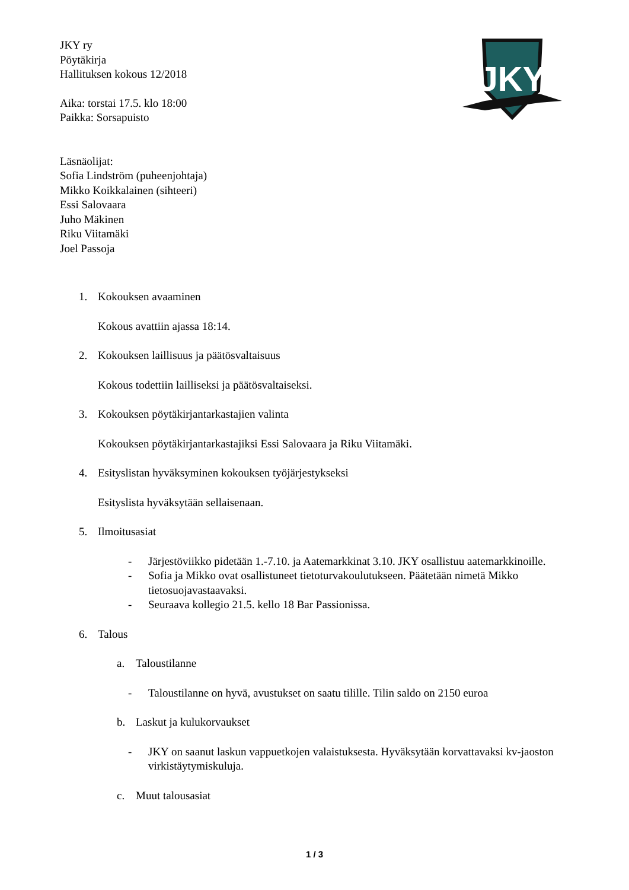JKY
JKY ry
Pöytäkirja
Hallituksen kokous 12/2018
Aika: torstai 17.5. klo 18:00
Paikka: Sorsapuisto
Läsnäolijat:
Sofia Lindström (puheenjohtaja)
Mikko Koikkalainen (sihteeri)
Essi Salovaara
Juho Mäkinen
Riku Viitamäki
Joel Passoja
1. Kokouksen avaaminen
Kokous avattiin ajassa 18:14.
2. Kokouksen laillisuus ja päätösvaltaisuus
Kokous todettiin lailliseksi ja päätösvaltaiseksi.
3. Kokouksen pöytäkirjantarkastajien valinta
Kokouksen pöytäkirjantarkastajiksi Essi Salovaara ja Riku Viitamäki.
4. Esityslistan hyväksyminen kokouksen työjärjestykseksi
Esityslista hyväksytään sellaisenaan.
5. Ilmoitusasiat
- Järjestöviikko pidetään 1.-7.10. ja Aatemarkkinat 3.10. JKY osallistuu aatemarkkinoille.
- Sofia ja Mikko ovat osallistuneet tietoturvakoulutukseen. Päätetään nimetä Mikko tietosuojavastaavaksi.
- Seuraava kollegio 21.5. kello 18 Bar Passionissa.
6. Talous
a. Taloustilanne
- Taloustilanne on hyvä, avustukset on saatu tilille. Tilin saldo on 2150 euroa
b. Laskut ja kulukorvaukset
- JKY on saanut laskun vappuetkojen valaistuksesta. Hyväksytään korvattavaksi kv-jaoston virkistäytymiskuluja.
c. Muut talousasiat
1 / 3